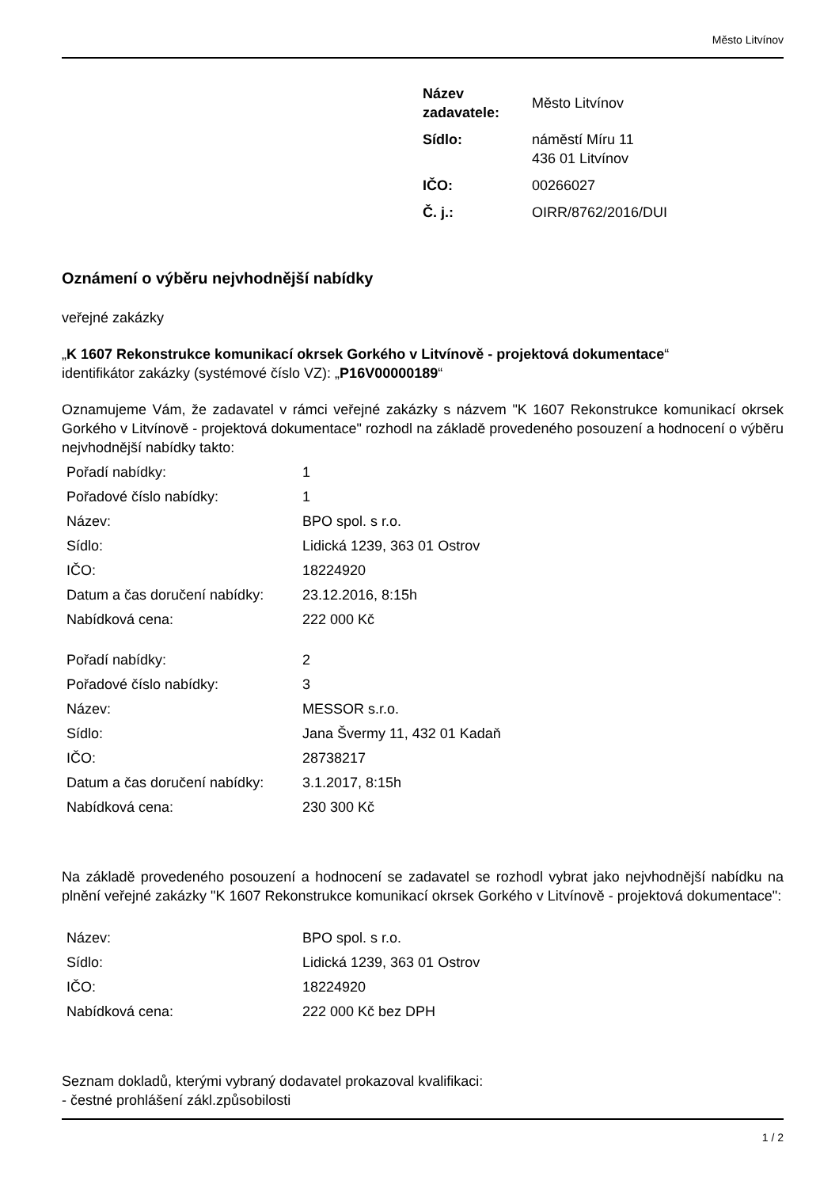Město Litvínov
| Název zadavatele: | Město Litvínov |
| Sídlo: | náměstí Míru 11 436 01 Litvínov |
| IČO: | 00266027 |
| Č. j.: | OIRR/8762/2016/DUI |
Oznámení o výběru nejvhodnější nabídky
veřejné zakázky
„K 1607 Rekonstrukce komunikací okrsek Gorkého v Litvínově - projektová dokumentace“
identifikátor zakázky (systémové číslo VZ): „P16V00000189“
Oznamujeme Vám, že zadavatel v rámci veřejné zakázky s názvem "K 1607 Rekonstrukce komunikací okrsek Gorkého v Litvínově - projektová dokumentace" rozhodl na základě provedeného posouzení a hodnocení o výběru nejvhodnější nabídky takto:
| Pořadí nabídky: | 1 |
| Pořadové číslo nabídky: | 1 |
| Název: | BPO spol. s r.o. |
| Sídlo: | Lidická 1239, 363 01 Ostrov |
| IČO: | 18224920 |
| Datum a čas doručení nabídky: | 23.12.2016, 8:15h |
| Nabídková cena: | 222 000 Kč |
| Pořadí nabídky: | 2 |
| Pořadové číslo nabídky: | 3 |
| Název: | MESSOR s.r.o. |
| Sídlo: | Jana Švermy 11, 432 01 Kadaň |
| IČO: | 28738217 |
| Datum a čas doručení nabídky: | 3.1.2017, 8:15h |
| Nabídková cena: | 230 300 Kč |
Na základě provedeného posouzení a hodnocení se zadavatel se rozhodl vybrat jako nejvhodnější nabídku na plnění veřejné zakázky "K 1607 Rekonstrukce komunikací okrsek Gorkého v Litvínově - projektová dokumentace":
| Název: | BPO spol. s r.o. |
| Sídlo: | Lidická 1239, 363 01 Ostrov |
| IČO: | 18224920 |
| Nabídková cena: | 222 000 Kč bez DPH |
Seznam dokladů, kterými vybraný dodavatel prokazoval kvalifikaci:
- čestné prohlášení zákl.způsobilosti
1 / 2